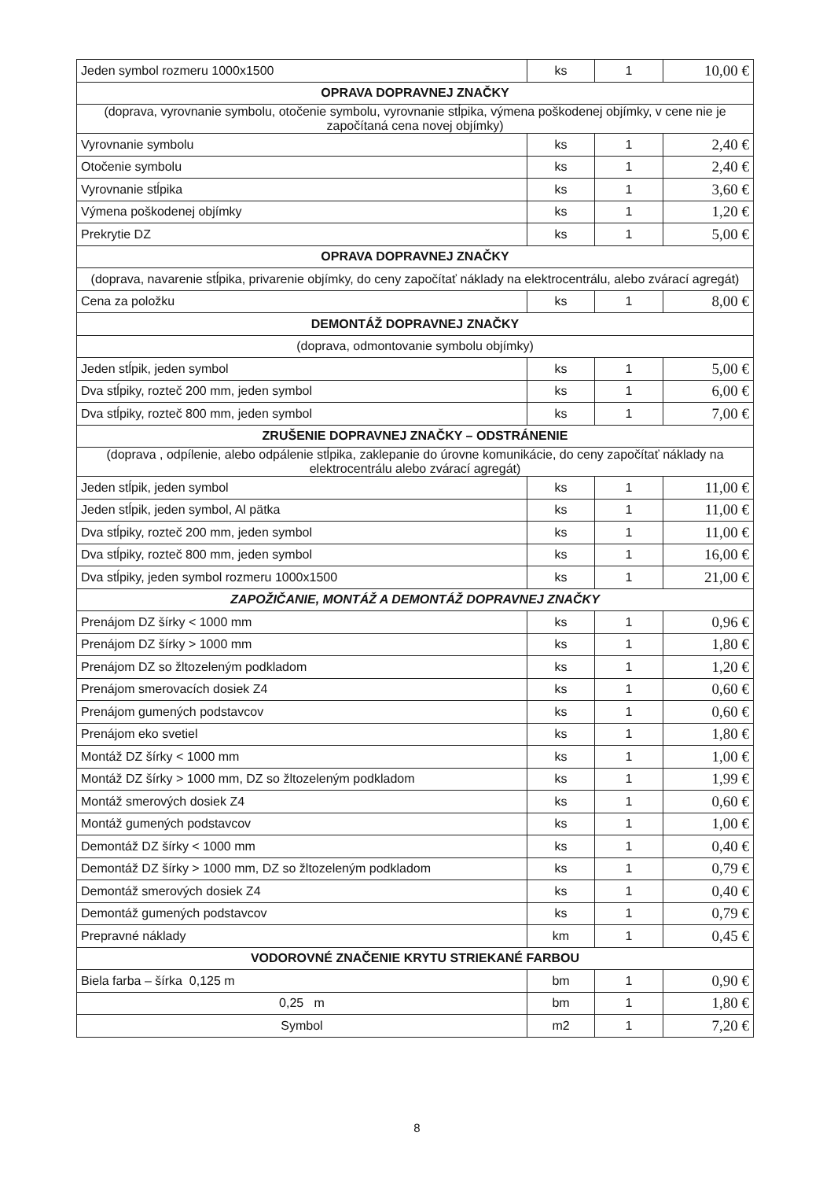| Jeden symbol rozmeru 1000x1500 | ks | 1 | 10,00 € |
| OPRAVA DOPRAVNEJ ZNAČKY | | | |
| (doprava, vyrovnanie symbolu, otočenie symbolu, vyrovnanie stĺpika, výmena poškodenej objímky, v cene nie je započítaná cena novej objímky) | | | |
| Vyrovnanie symbolu | ks | 1 | 2,40 € |
| Otočenie symbolu | ks | 1 | 2,40 € |
| Vyrovnanie stĺpika | ks | 1 | 3,60 € |
| Výmena poškodenej objímky | ks | 1 | 1,20 € |
| Prekrytie DZ | ks | 1 | 5,00 € |
| OPRAVA DOPRAVNEJ ZNAČKY | | | |
| (doprava, navarenie stĺpika, privarenie objímky, do ceny započítať náklady na elektrocentrálu, alebo zvárací agregát) | | | |
| Cena za položku | ks | 1 | 8,00 € |
| DEMONTÁŽ DOPRAVNEJ ZNAČKY | | | |
| (doprava, odmontovanie symbolu objímky) | | | |
| Jeden stĺpik, jeden symbol | ks | 1 | 5,00 € |
| Dva stĺpiky, rozteč 200 mm, jeden symbol | ks | 1 | 6,00 € |
| Dva stĺpiky, rozteč 800 mm, jeden symbol | ks | 1 | 7,00 € |
| ZRUŠENIE DOPRAVNEJ ZNAČKY – ODSTRÁNENIE | | | |
| (doprava , odpílenie, alebo odpálenie stĺpika, zaklepanie do úrovne komunikácie, do ceny započítať náklady na elektrocentrálu alebo zvárací agregát) | | | |
| Jeden stĺpik, jeden symbol | ks | 1 | 11,00 € |
| Jeden stĺpik, jeden symbol, Al pätka | ks | 1 | 11,00 € |
| Dva stĺpiky, rozteč 200 mm, jeden symbol | ks | 1 | 11,00 € |
| Dva stĺpiky, rozteč 800 mm, jeden symbol | ks | 1 | 16,00 € |
| Dva stĺpiky, jeden symbol rozmeru 1000x1500 | ks | 1 | 21,00 € |
| ZAPOŽIČANIE, MONTÁŽ A DEMONTÁŽ DOPRAVNEJ ZNAČKY | | | |
| Prenájom DZ šírky < 1000 mm | ks | 1 | 0,96 € |
| Prenájom DZ šírky > 1000 mm | ks | 1 | 1,80 € |
| Prenájom DZ so žltozeleným podkladom | ks | 1 | 1,20 € |
| Prenájom smerovacích dosiek Z4 | ks | 1 | 0,60 € |
| Prenájom gumených podstavcov | ks | 1 | 0,60 € |
| Prenájom eko svetiel | ks | 1 | 1,80 € |
| Montáž DZ šírky < 1000 mm | ks | 1 | 1,00 € |
| Montáž DZ šírky > 1000 mm, DZ so žltozeleným podkladom | ks | 1 | 1,99 € |
| Montáž smerových dosiek Z4 | ks | 1 | 0,60 € |
| Montáž gumených podstavcov | ks | 1 | 1,00 € |
| Demontáž DZ šírky < 1000 mm | ks | 1 | 0,40 € |
| Demontáž DZ šírky > 1000 mm, DZ so žltozeleným podkladom | ks | 1 | 0,79 € |
| Demontáž smerových dosiek Z4 | ks | 1 | 0,40 € |
| Demontáž gumených podstavcov | ks | 1 | 0,79 € |
| Prepravné náklady | km | 1 | 0,45 € |
| VODOROVNÉ ZNAČENIE KRYTU STRIEKANÉ FARBOU | | | |
| Biela farba – šírka 0,125 m | bm | 1 | 0,90 € |
| 0,25 m | bm | 1 | 1,80 € |
| Symbol | m2 | 1 | 7,20 € |
8